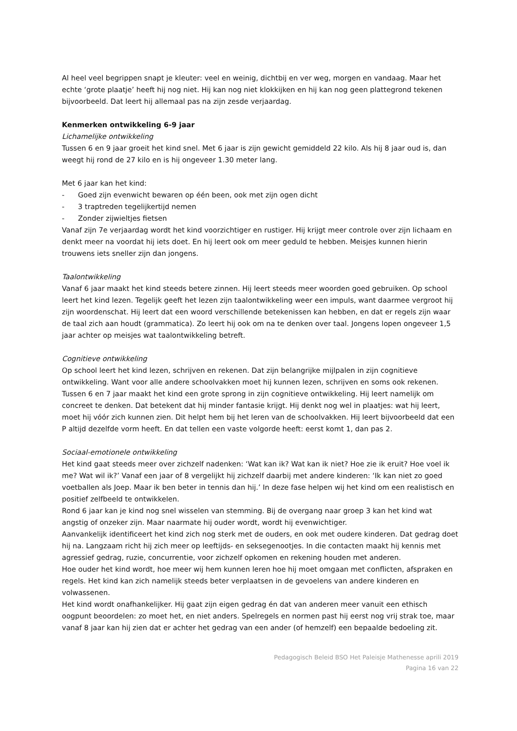Al heel veel begrippen snapt je kleuter: veel en weinig, dichtbij en ver weg, morgen en vandaag. Maar het echte ‘grote plaatje’ heeft hij nog niet. Hij kan nog niet klokkijken en hij kan nog geen plattegrond tekenen bijvoorbeeld. Dat leert hij allemaal pas na zijn zesde verjaardag.
Kenmerken ontwikkeling 6-9 jaar
Lichamelijke ontwikkeling
Tussen 6 en 9 jaar groeit het kind snel. Met 6 jaar is zijn gewicht gemiddeld 22 kilo. Als hij 8 jaar oud is, dan weegt hij rond de 27 kilo en is hij ongeveer 1.30 meter lang.
Met 6 jaar kan het kind:
- Goed zijn evenwicht bewaren op één been, ook met zijn ogen dicht
- 3 traptreden tegelijkertijd nemen
- Zonder zijwieltjes fietsen
Vanaf zijn 7e verjaardag wordt het kind voorzichtiger en rustiger. Hij krijgt meer controle over zijn lichaam en denkt meer na voordat hij iets doet. En hij leert ook om meer geduld te hebben. Meisjes kunnen hierin trouwens iets sneller zijn dan jongens.
Taalontwikkeling
Vanaf 6 jaar maakt het kind steeds betere zinnen. Hij leert steeds meer woorden goed gebruiken. Op school leert het kind lezen. Tegelijk geeft het lezen zijn taalontwikkeling weer een impuls, want daarmee vergroot hij zijn woordenschat. Hij leert dat een woord verschillende betekenissen kan hebben, en dat er regels zijn waar de taal zich aan houdt (grammatica). Zo leert hij ook om na te denken over taal. Jongens lopen ongeveer 1,5 jaar achter op meisjes wat taalontwikkeling betreft.
Cognitieve ontwikkeling
Op school leert het kind lezen, schrijven en rekenen. Dat zijn belangrijke mijlpalen in zijn cognitieve ontwikkeling. Want voor alle andere schoolvakken moet hij kunnen lezen, schrijven en soms ook rekenen.
Tussen 6 en 7 jaar maakt het kind een grote sprong in zijn cognitieve ontwikkeling. Hij leert namelijk om concreet te denken. Dat betekent dat hij minder fantasie krijgt. Hij denkt nog wel in plaatjes: wat hij leert, moet hij vóór zich kunnen zien. Dit helpt hem bij het leren van de schoolvakken. Hij leert bijvoorbeeld dat een P altijd dezelfde vorm heeft. En dat tellen een vaste volgorde heeft: eerst komt 1, dan pas 2.
Sociaal-emotionele ontwikkeling
Het kind gaat steeds meer over zichzelf nadenken: ‘Wat kan ik? Wat kan ik niet? Hoe zie ik eruit? Hoe voel ik me? Wat wil ik?’ Vanaf een jaar of 8 vergelijkt hij zichzelf daarbij met andere kinderen: ‘Ik kan niet zo goed voetballen als Joep. Maar ik ben beter in tennis dan hij.’ In deze fase helpen wij het kind om een realistisch en positief zelfbeeld te ontwikkelen.
Rond 6 jaar kan je kind nog snel wisselen van stemming. Bij de overgang naar groep 3 kan het kind wat angstig of onzeker zijn. Maar naarmate hij ouder wordt, wordt hij evenwichtiger.
Aanvankelijk identificeert het kind zich nog sterk met de ouders, en ook met oudere kinderen. Dat gedrag doet hij na. Langzaam richt hij zich meer op leeftijds- en seksegenootjes. In die contacten maakt hij kennis met agressief gedrag, ruzie, concurrentie, voor zichzelf opkomen en rekening houden met anderen.
Hoe ouder het kind wordt, hoe meer wij hem kunnen leren hoe hij moet omgaan met conflicten, afspraken en regels. Het kind kan zich namelijk steeds beter verplaatsen in de gevoelens van andere kinderen en volwassenen.
Het kind wordt onafhankelijker. Hij gaat zijn eigen gedrag én dat van anderen meer vanuit een ethisch oogpunt beoordelen: zo moet het, en niet anders. Spelregels en normen past hij eerst nog vrij strak toe, maar vanaf 8 jaar kan hij zien dat er achter het gedrag van een ander (of hemzelf) een bepaalde bedoeling zit.
Pedagogisch Beleid BSO Het Paleisje Mathenesse aprili 2019
Pagina 16 van 22